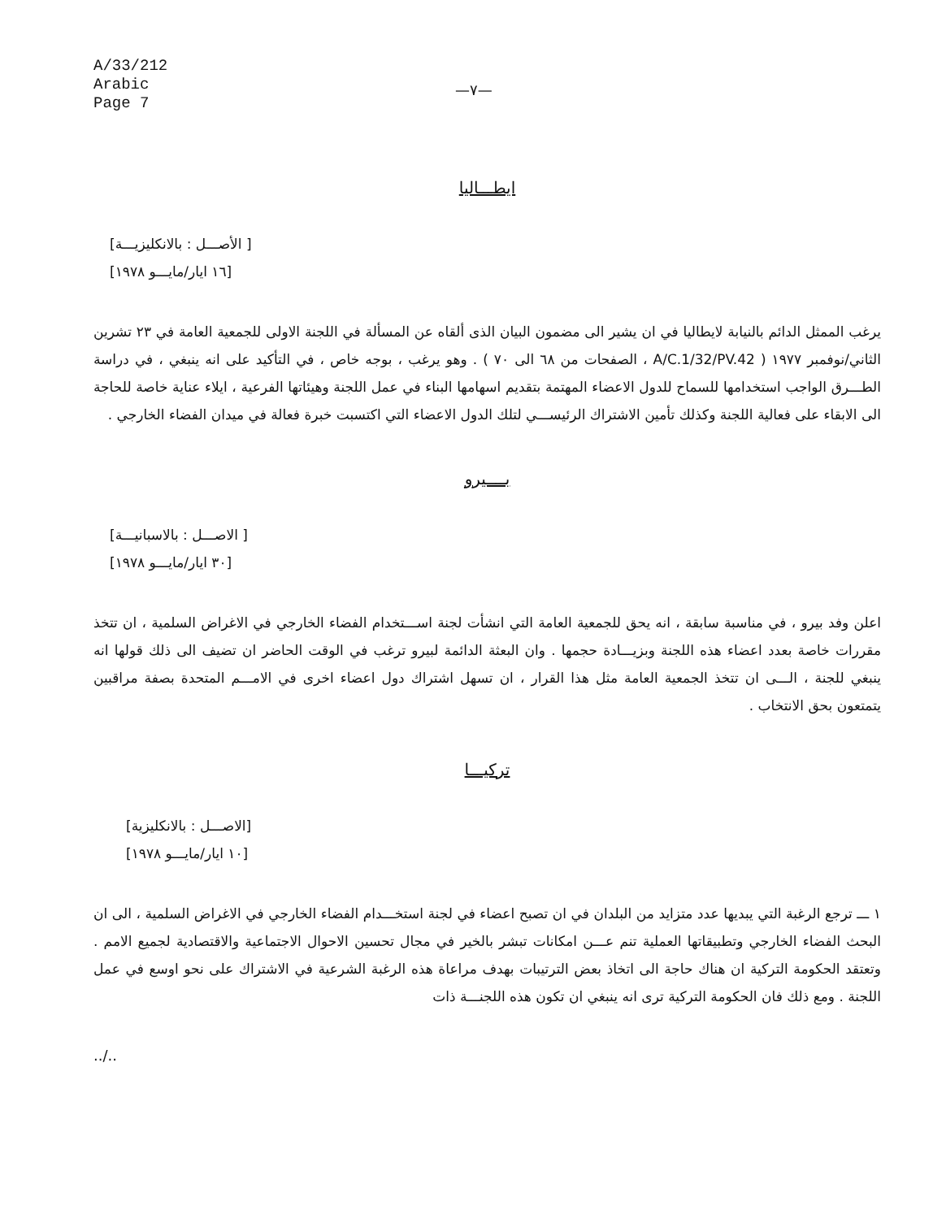A/33/212
Arabic
Page 7
—٧—
ايطـــاليا
[ الأصـــل : بالانكليزيـــة]
[١٦ ايار/مايـــو ١٩٧٨]
يرغب الممثل الدائم بالنيابة لايطاليا في ان يشير الى مضمون البيان الذى ألقاه عن المسألة في اللجنة الاولى للجمعية العامة في ٢٣ تشرين الثاني/نوفمبر ١٩٧٧ ( A/C.1/32/PV.42 ، الصفحات من ٦٨ الى ٧٠ ) . وهو يرغب ، بوجه خاص ، في التأكيد على انه ينبغي ، في دراسة الطـــرق الواجب استخدامها للسماح للدول الاعضاء المهتمة بتقديم اسهامها البناء في عمل اللجنة وهيئاتها الفرعية ، ايلاء عناية خاصة للحاجة الى الابقاء على فعالية اللجنة وكذلك تأمين الاشتراك الرئيســـي لتلك الدول الاعضاء التي اكتسبت خبرة فعالة في ميدان الفضاء الخارجي .
بــــيرو
[ الاصـــل : بالاسبانيـــة]
[٣٠ ايار/مايـــو ١٩٧٨]
اعلن وفد بيرو ، في مناسبة سابقة ، انه يحق للجمعية العامة التي انشأت لجنة اســـتخدام الفضاء الخارجي في الاغراض السلمية ، ان تتخذ مقررات خاصة بعدد اعضاء هذه اللجنة وبزيـــادة حجمها . وان البعثة الدائمة لبيرو ترغب في الوقت الحاضر ان تضيف الى ذلك قولها انه ينبغي للجنة ، الـــى ان تتخذ الجمعية العامة مثل هذا القرار ، ان تسهل اشتراك دول اعضاء اخرى في الامـــم المتحدة بصفة مراقبين يتمتعون بحق الانتخاب .
تركيـــا
[الاصـــل : بالانكليزية]
[١٠ ايار/مايـــو ١٩٧٨]
١ ـــ ترجع الرغبة التي يبديها عدد متزايد من البلدان في ان تصبح اعضاء في لجنة استخـــدام الفضاء الخارجي في الاغراض السلمية ، الى ان البحث الفضاء الخارجي وتطبيقاتها العملية تنم عـــن امكانات تبشر بالخير في مجال تحسين الاحوال الاجتماعية والاقتصادية لجميع الامم . وتعتقد الحكومة التركية ان هناك حاجة الى اتخاذ بعض الترتيبات بهدف مراعاة هذه الرغبة الشرعية في الاشتراك على نحو اوسع في عمل اللجنة . ومع ذلك فان الحكومة التركية ترى انه ينبغي ان تكون هذه اللجنـــة ذات
../..